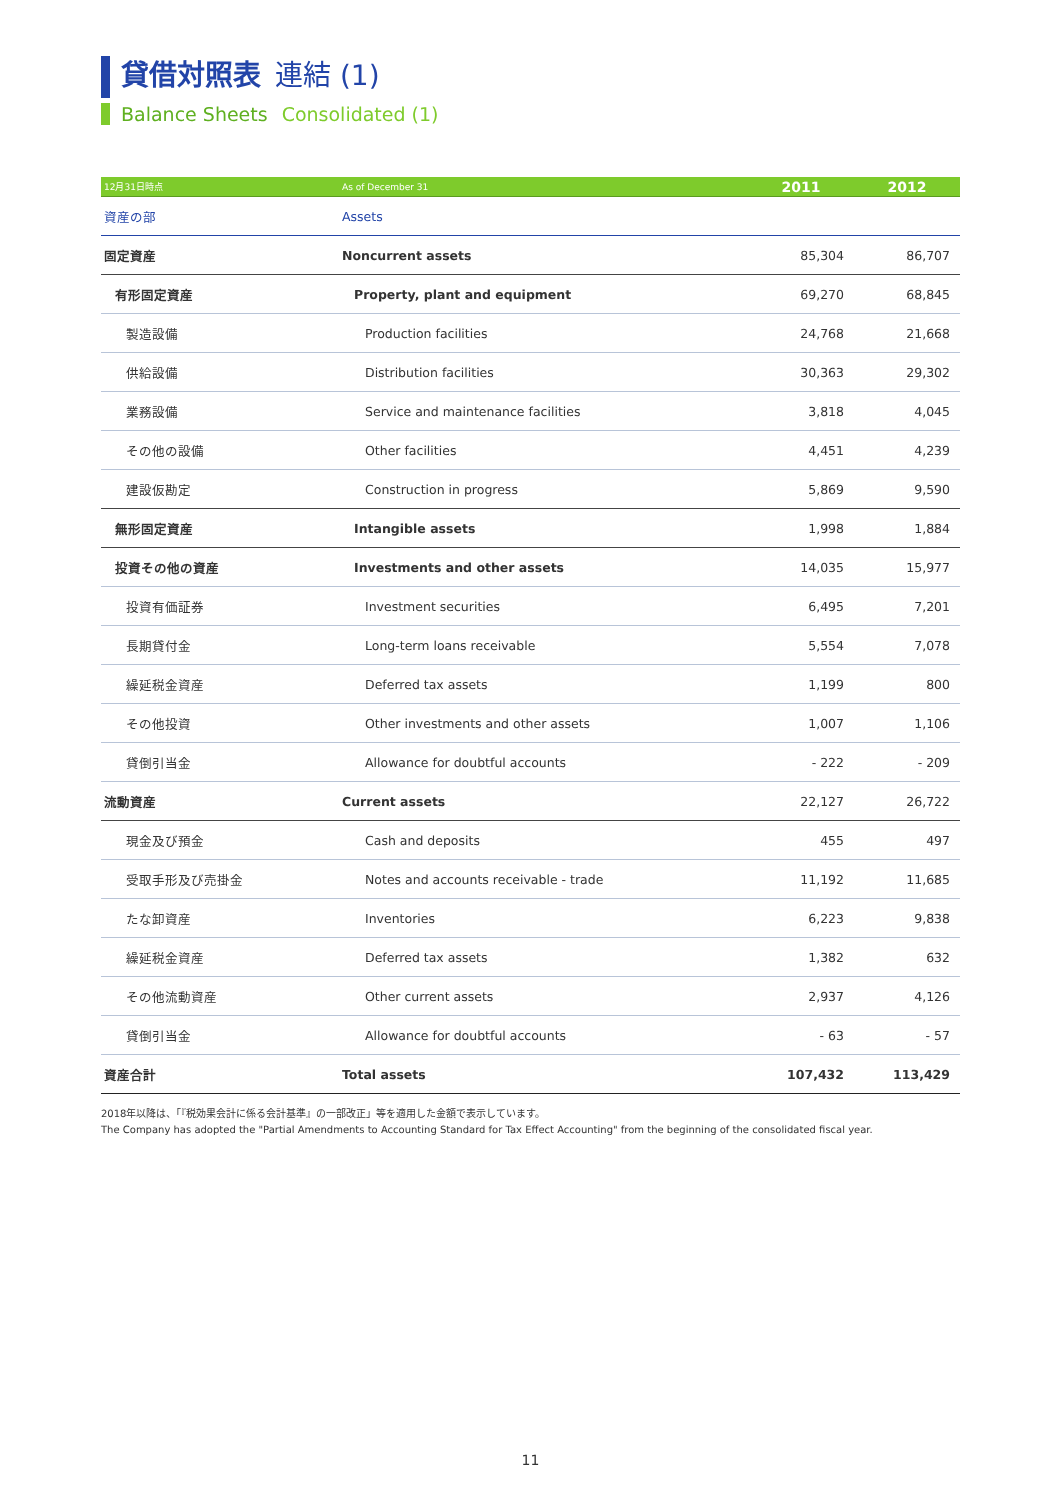貸借対照表 連結 (1)
Balance Sheets Consolidated (1)
| 12月31日時点 | As of December 31 | 2011 | 2012 |
| --- | --- | --- | --- |
| 資産の部 | Assets | | |
| 固定資産 | Noncurrent assets | 85,304 | 86,707 |
| 有形固定資産 | Property, plant and equipment | 69,270 | 68,845 |
| 製造設備 | Production facilities | 24,768 | 21,668 |
| 供給設備 | Distribution facilities | 30,363 | 29,302 |
| 業務設備 | Service and maintenance facilities | 3,818 | 4,045 |
| その他の設備 | Other facilities | 4,451 | 4,239 |
| 建設仮勘定 | Construction in progress | 5,869 | 9,590 |
| 無形固定資産 | Intangible assets | 1,998 | 1,884 |
| 投資その他の資産 | Investments and other assets | 14,035 | 15,977 |
| 投資有価証券 | Investment securities | 6,495 | 7,201 |
| 長期貸付金 | Long-term loans receivable | 5,554 | 7,078 |
| 繰延税金資産 | Deferred tax assets | 1,199 | 800 |
| その他投資 | Other investments and other assets | 1,007 | 1,106 |
| 貸倒引当金 | Allowance for doubtful accounts | - 222 | - 209 |
| 流動資産 | Current assets | 22,127 | 26,722 |
| 現金及び預金 | Cash and deposits | 455 | 497 |
| 受取手形及び売掛金 | Notes and accounts receivable - trade | 11,192 | 11,685 |
| たな卸資産 | Inventories | 6,223 | 9,838 |
| 繰延税金資産 | Deferred tax assets | 1,382 | 632 |
| その他流動資産 | Other current assets | 2,937 | 4,126 |
| 貸倒引当金 | Allowance for doubtful accounts | - 63 | - 57 |
| 資産合計 | Total assets | 107,432 | 113,429 |
2018年以降は、「『税効果会計に係る会計基準』の一部改正」等を適用した金額で表示しています。
The Company has adopted the "Partial Amendments to Accounting Standard for Tax Effect Accounting" from the beginning of the consolidated fiscal year.
11